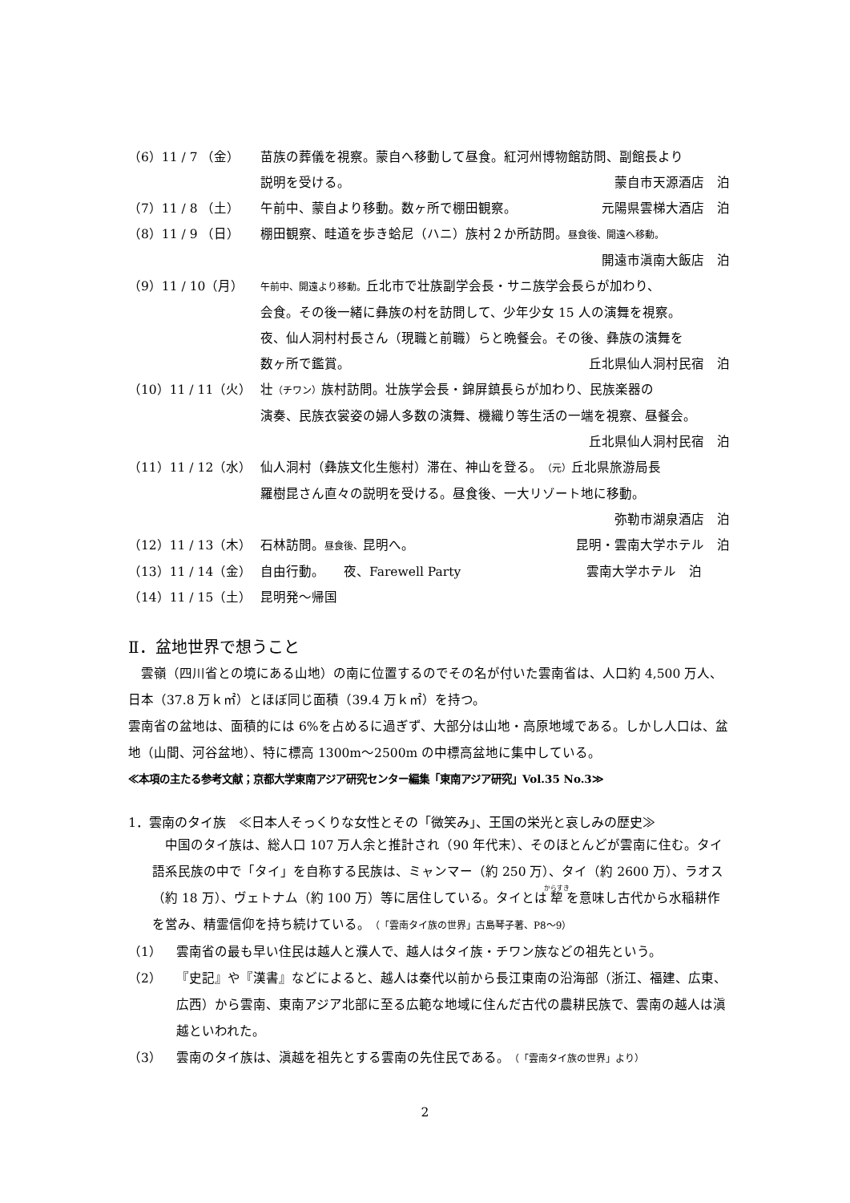（6）11 / 7 （金） 苗族の葬儀を視察。蒙自へ移動して昼食。紅河州博物館訪問、副館長より
説明を受ける。 蒙自市天源酒店　泊
（7）11 / 8 （土） 午前中、蒙自より移動。数ヶ所で棚田観察。 元陽県雲梯大酒店　泊
（8）11 / 9 （日） 棚田観察、畦道を歩き蛤尼（ハニ）族村２か所訪問。昼食後、開遠へ移動。
開遠市滇南大飯店　泊
（9）11 / 10（月）
午前中、開遠より移動。丘北市で壮族副学会長・サニ族学会長らが加わり、
会食。その後一緒に彝族の村を訪問して、少年少女 15 人の演舞を視察。
夜、仙人洞村村長さん（現職と前職）らと晩餐会。その後、彝族の演舞を
数ヶ所で鑑賞。 丘北県仙人洞村民宿　泊
（10）11 / 11（火） 壮（チワン）族村訪問。壮族学会長・錦屏鎮長らが加わり、民族楽器の
演奏、民族衣裳姿の婦人多数の演舞、機織り等生活の一端を視察、昼餐会。
丘北県仙人洞村民宿　泊
（11）11 / 12（水） 仙人洞村（彝族文化生態村）滞在、神山を登る。（元）丘北県旅游局長
羅樹昆さん直々の説明を受ける。昼食後、一大リゾート地に移動。
弥勒市湖泉酒店　泊
（12）11 / 13（木） 石林訪問。昼食後、昆明へ。 昆明・雲南大学ホテル　泊
（13）11 / 14（金） 自由行動。　　夜、Farewell Party 雲南大学ホテル　泊
（14）11 / 15（土） 昆明発～帰国
Ⅱ．盆地世界で想うこと
　雲嶺（四川省との境にある山地）の南に位置するのでその名が付いた雲南省は、人口約 4,500 万人、日本（37.8 万ｋ㎡）とほぼ同じ面積（39.4 万ｋ㎡）を持つ。
雲南省の盆地は、面積的には 6%を占めるに過ぎず、大部分は山地・高原地域である。しかし人口は、盆地（山間、河谷盆地）、特に標高 1300m～2500m の中標高盆地に集中している。
≪本項の主たる参考文献；京都大学東南アジア研究センター編集「東南アジア研究」Vol.35 No.3≫
1．雲南のタイ族　≪日本人そっくりな女性とその「微笑み」、王国の栄光と哀しみの歴史≫
　中国のタイ族は、総人口 107 万人余と推計され（90 年代末）、そのほとんどが雲南に住む。タイ語系民族の中で「タイ」を自称する民族は、ミャンマー（約 250 万）、タイ（約 2600 万）、ラオス（約 18 万）、ヴェトナム（約 100 万）等に居住している。タイとは犂を意味し古代から水稲耕作を営み、精霊信仰を持ち続けている。（「雲南タイ族の世界」古島琴子著、P8～9）
（1） 雲南省の最も早い住民は越人と濮人で、越人はタイ族・チワン族などの祖先という。
（2） 『史記』や『漢書』などによると、越人は秦代以前から長江東南の沿海部（浙江、福建、広東、広西）から雲南、東南アジア北部に至る広範な地域に住んだ古代の農耕民族で、雲南の越人は滇越といわれた。
（3） 雲南のタイ族は、滇越を祖先とする雲南の先住民である。（「雲南タイ族の世界」より）
2